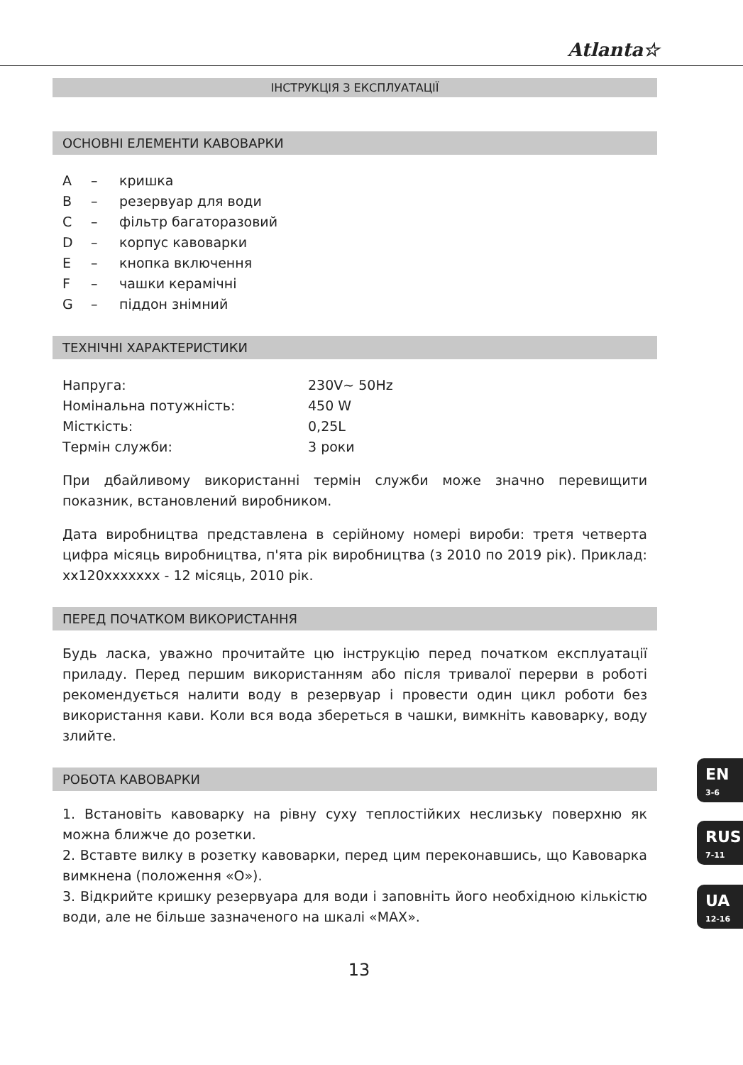Atlanta☆
ІНСТРУКЦІЯ З ЕКСПЛУАТАЦІЇ
ОСНОВНІ ЕЛЕМЕНТИ КАВОВАРКИ
A – кришка
B – резервуар для води
C – фільтр багаторазовий
D – корпус кавоварки
E – кнопка включення
F – чашки керамічні
G – піддон знімний
ТЕХНІЧНІ ХАРАКТЕРИСТИКИ
| Напруга: | 230V~ 50Hz |
| Номінальна потужність: | 450 W |
| Місткість: | 0,25L |
| Термін служби: | 3 роки |
При дбайливому використанні термін служби може значно перевищити показник, встановлений виробником.
Дата виробництва представлена в серійному номері вироби: третя четверта цифра місяць виробництва, п'ята рік виробництва (з 2010 по 2019 рік). Приклад: xx120xxxxxxx - 12 місяць, 2010 рік.
ПЕРЕД ПОЧАТКОМ ВИКОРИСТАННЯ
Будь ласка, уважно прочитайте цю інструкцію перед початком експлуатації приладу. Перед першим використанням або після тривалої перерви в роботі рекомендується налити воду в резервуар і провести один цикл роботи без використання кави. Коли вся вода збереться в чашки, вимкніть кавоварку, воду злийте.
РОБОТА КАВОВАРКИ
1. Встановіть кавоварку на рівну суху теплостійких неслизьку поверхню як можна ближче до розетки.
2. Вставте вилку в розетку кавоварки, перед цим переконавшись, що Кавоварка вимкнена (положення «О»).
3. Відкрийте кришку резервуара для води і заповніть його необхідною кількістю води, але не більше зазначеного на шкалі «MAX».
13
EN
3-6
RUS
7-11
UA
12-16